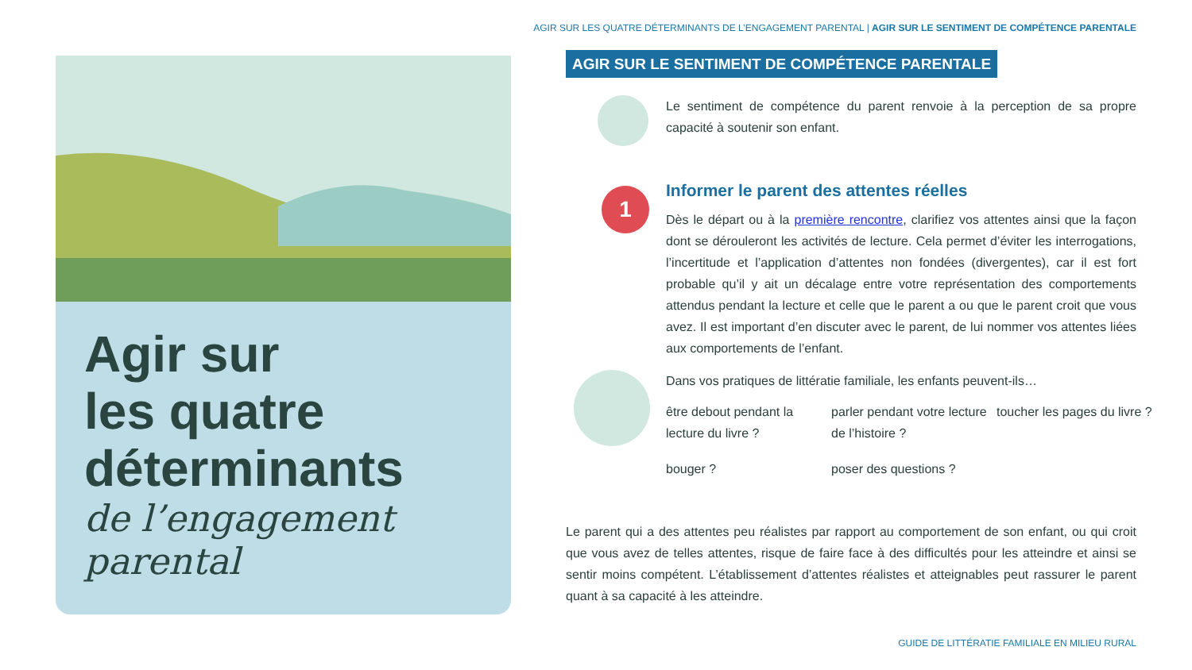AGIR SUR LES QUATRE DÉTERMINANTS DE L’ENGAGEMENT PARENTAL | AGIR SUR LE SENTIMENT DE COMPÉTENCE PARENTALE
Agir sur
les quatre
déterminants
de l’engagement
parental
AGIR SUR LE SENTIMENT DE COMPÉTENCE PARENTALE
Le sentiment de compétence du parent renvoie à la perception de sa propre capacité à soutenir son enfant.
1
Informer le parent des attentes réelles
Dès le départ ou à la première rencontre, clarifiez vos attentes ainsi que la façon dont se dérouleront les activités de lecture. Cela permet d’éviter les interrogations, l’incertitude et l’application d’attentes non fondées (divergentes), car il est fort probable qu’il y ait un décalage entre votre représentation des comportements attendus pendant la lecture et celle que le parent a ou que le parent croit que vous avez. Il est important d’en discuter avec le parent, de lui nommer vos attentes liées aux comportements de l’enfant.
Dans vos pratiques de littératie familiale, les enfants peuvent-ils…
être debout pendant la lecture du livre ?
parler pendant votre lecture de l’histoire ?
toucher les pages du livre ?
bouger ?
poser des questions ?
Le parent qui a des attentes peu réalistes par rapport au comportement de son enfant, ou qui croit que vous avez de telles attentes, risque de faire face à des difficultés pour les atteindre et ainsi se sentir moins compétent. L’établissement d’attentes réalistes et atteignables peut rassurer le parent quant à sa capacité à les atteindre.
GUIDE DE LITTÉRATIE FAMILIALE EN MILIEU RURAL